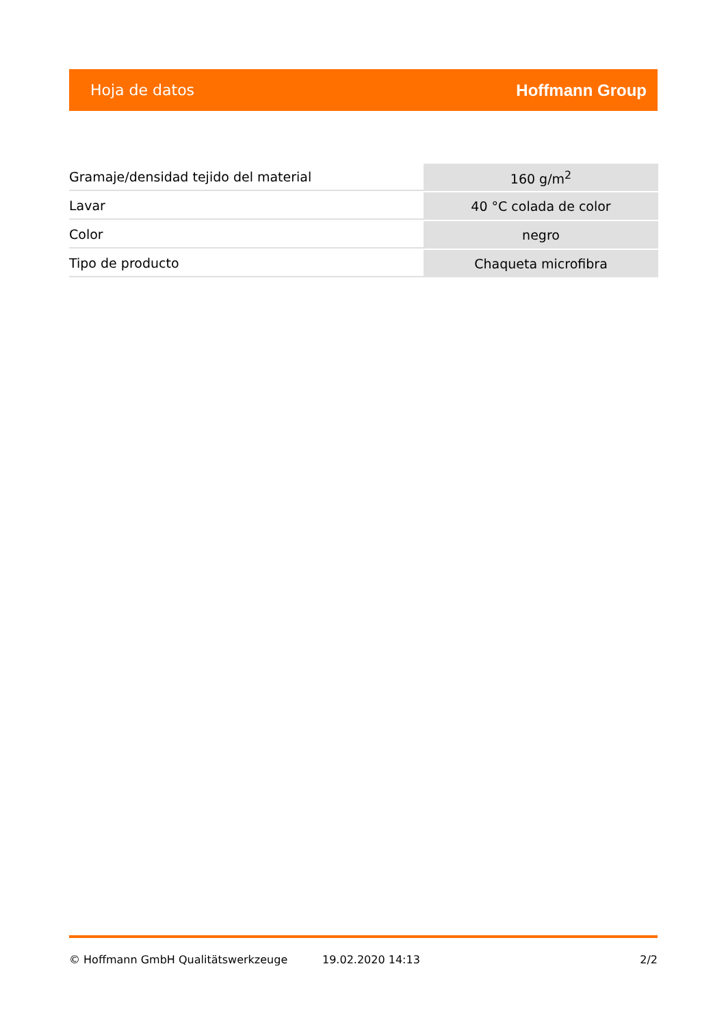Hoja de datos Hoffmann Group
| Gramaje/densidad tejido del material | 160 g/m<sup>2</sup> |
| Lavar | 40 °C colada de color |
| Color | negro |
| Tipo de producto | Chaqueta microfibra |
© Hoffmann GmbH Qualitätswerkzeuge 19.02.2020 14:13 2/2